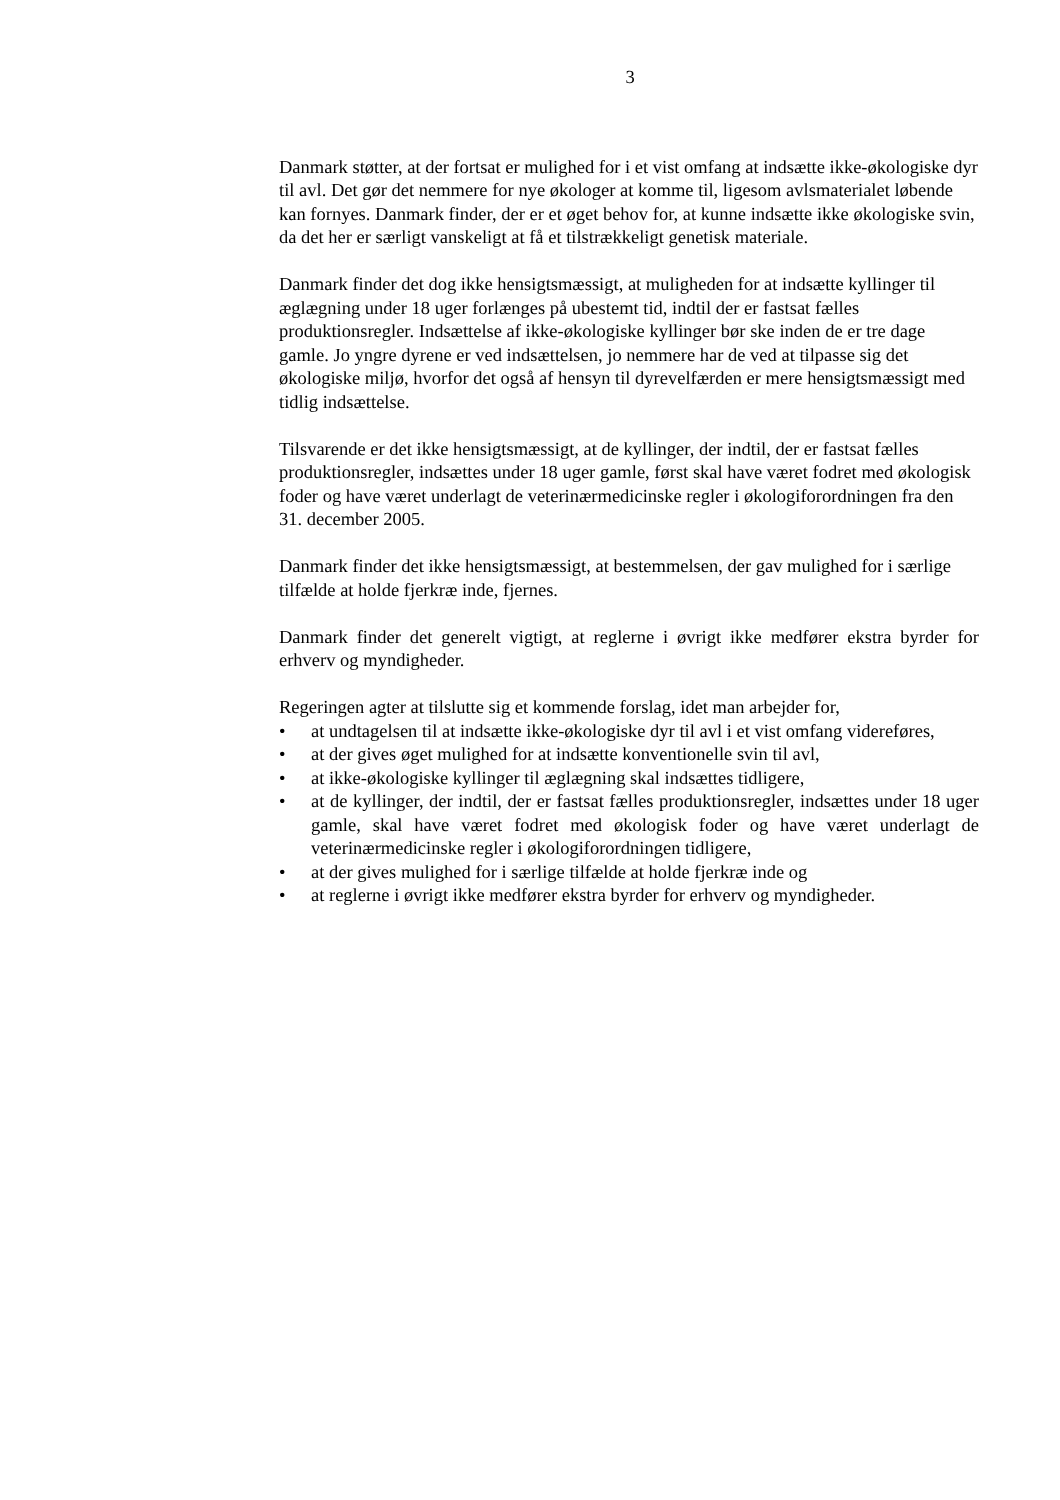3
Danmark støtter, at der fortsat er mulighed for i et vist omfang at indsætte ikke-økologiske dyr til avl. Det gør det nemmere for nye økologer at komme til, ligesom avlsmaterialet løbende kan fornyes. Danmark finder, der er et øget behov for, at kunne indsætte ikke økologiske svin, da det her er særligt vanskeligt at få et tilstrækkeligt genetisk materiale.
Danmark finder det dog ikke hensigtsmæssigt, at muligheden for at indsætte kyllinger til æglægning under 18 uger forlænges på ubestemt tid, indtil der er fastsat fælles produktionsregler. Indsættelse af ikke-økologiske kyllinger bør ske inden de er tre dage gamle. Jo yngre dyrene er ved indsættelsen, jo nemmere har de ved at tilpasse sig det økologiske miljø, hvorfor det også af hensyn til dyrevelfærden er mere hensigtsmæssigt med tidlig indsættelse.
Tilsvarende er det ikke hensigtsmæssigt, at de kyllinger, der indtil, der er fastsat fælles produktionsregler, indsættes under 18 uger gamle, først skal have været fodret med økologisk foder og have været underlagt de veterinærmedicinske regler i økologiforordningen fra den 31. december 2005.
Danmark finder det ikke hensigtsmæssigt, at bestemmelsen, der gav mulighed for i særlige tilfælde at holde fjerkræ inde, fjernes.
Danmark finder det generelt vigtigt, at reglerne i øvrigt ikke medfører ekstra byrder for erhverv og myndigheder.
Regeringen agter at tilslutte sig et kommende forslag, idet man arbejder for,
• at undtagelsen til at indsætte ikke-økologiske dyr til avl i et vist omfang videreføres,
• at der gives øget mulighed for at indsætte konventionelle svin til avl,
• at ikke-økologiske kyllinger til æglægning skal indsættes tidligere,
• at de kyllinger, der indtil, der er fastsat fælles produktionsregler, indsættes under 18 uger gamle, skal have været fodret med økologisk foder og have været underlagt de veterinærmedicinske regler i økologiforordningen tidligere,
• at der gives mulighed for i særlige tilfælde at holde fjerkræ inde og
• at reglerne i øvrigt ikke medfører ekstra byrder for erhverv og myndigheder.